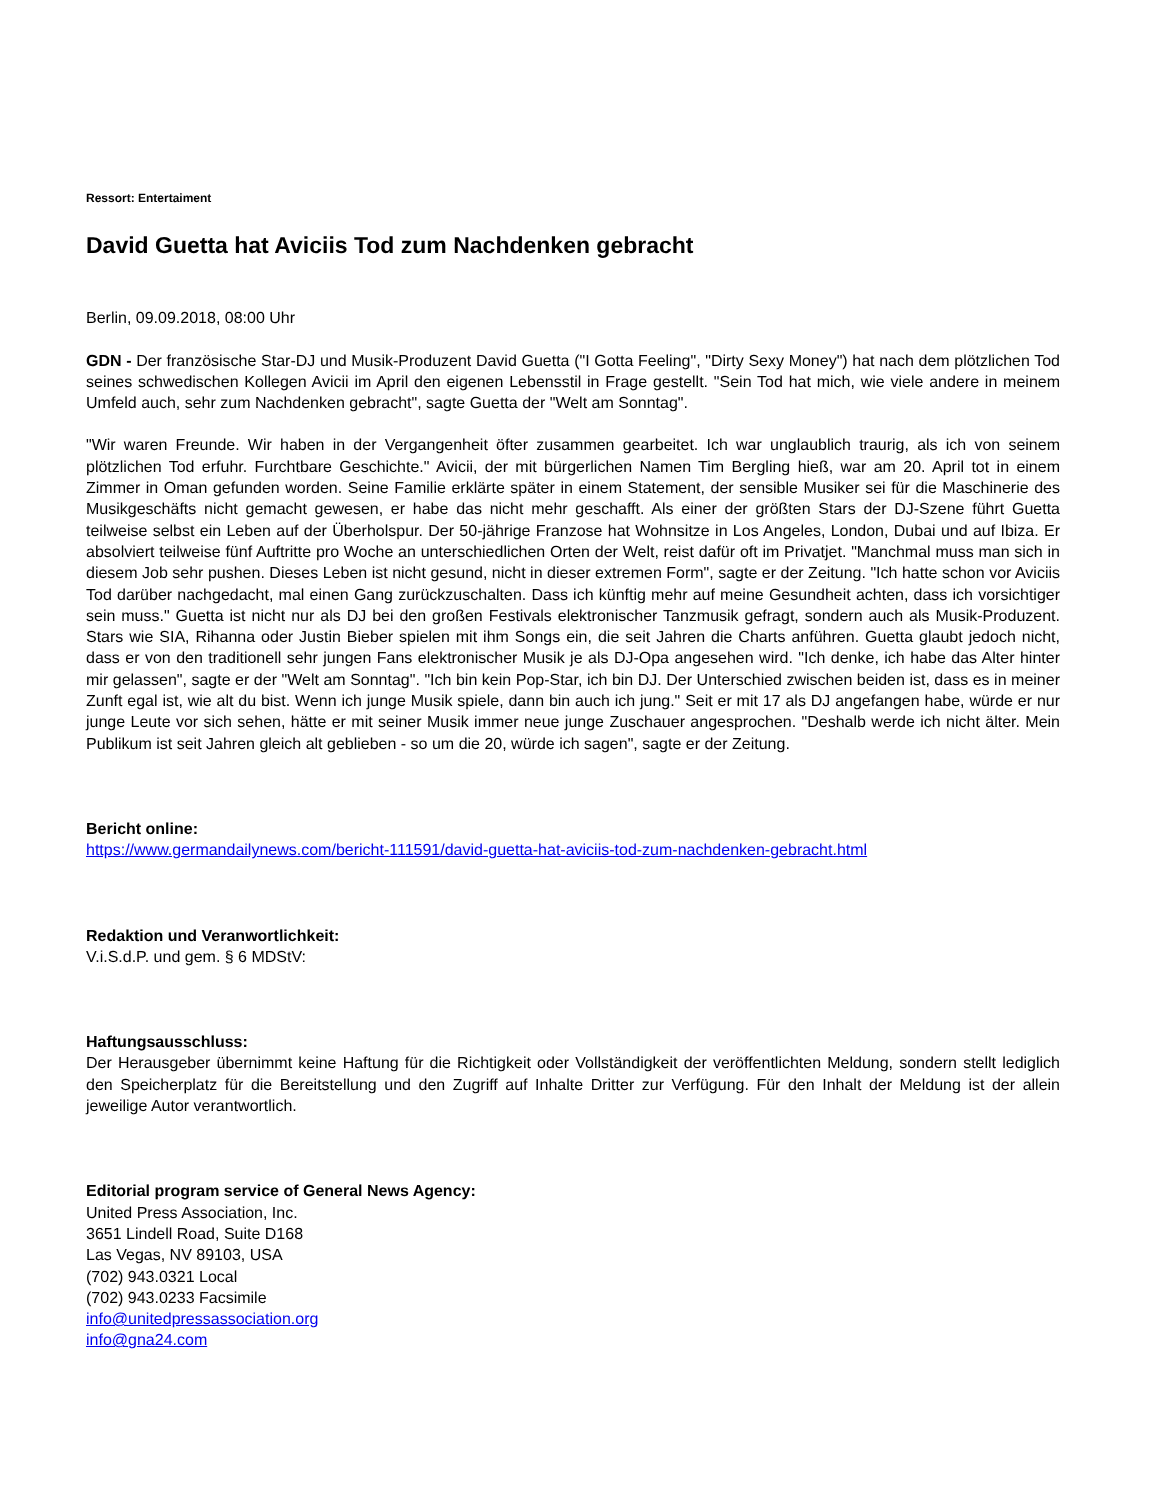Ressort: Entertaiment
David Guetta hat Aviciis Tod zum Nachdenken gebracht
Berlin, 09.09.2018, 08:00 Uhr
GDN - Der französische Star-DJ und Musik-Produzent David Guetta ("I Gotta Feeling", "Dirty Sexy Money") hat nach dem plötzlichen Tod seines schwedischen Kollegen Avicii im April den eigenen Lebensstil in Frage gestellt. "Sein Tod hat mich, wie viele andere in meinem Umfeld auch, sehr zum Nachdenken gebracht", sagte Guetta der "Welt am Sonntag".
"Wir waren Freunde. Wir haben in der Vergangenheit öfter zusammen gearbeitet. Ich war unglaublich traurig, als ich von seinem plötzlichen Tod erfuhr. Furchtbare Geschichte." Avicii, der mit bürgerlichen Namen Tim Bergling hieß, war am 20. April tot in einem Zimmer in Oman gefunden worden. Seine Familie erklärte später in einem Statement, der sensible Musiker sei für die Maschinerie des Musikgeschäfts nicht gemacht gewesen, er habe das nicht mehr geschafft. Als einer der größten Stars der DJ-Szene führt Guetta teilweise selbst ein Leben auf der Überholspur. Der 50-jährige Franzose hat Wohnsitze in Los Angeles, London, Dubai und auf Ibiza. Er absolviert teilweise fünf Auftritte pro Woche an unterschiedlichen Orten der Welt, reist dafür oft im Privatjet. "Manchmal muss man sich in diesem Job sehr pushen. Dieses Leben ist nicht gesund, nicht in dieser extremen Form", sagte er der Zeitung. "Ich hatte schon vor Aviciis Tod darüber nachgedacht, mal einen Gang zurückzuschalten. Dass ich künftig mehr auf meine Gesundheit achten, dass ich vorsichtiger sein muss." Guetta ist nicht nur als DJ bei den großen Festivals elektronischer Tanzmusik gefragt, sondern auch als Musik-Produzent. Stars wie SIA, Rihanna oder Justin Bieber spielen mit ihm Songs ein, die seit Jahren die Charts anführen. Guetta glaubt jedoch nicht, dass er von den traditionell sehr jungen Fans elektronischer Musik je als DJ-Opa angesehen wird. "Ich denke, ich habe das Alter hinter mir gelassen", sagte er der "Welt am Sonntag". "Ich bin kein Pop-Star, ich bin DJ. Der Unterschied zwischen beiden ist, dass es in meiner Zunft egal ist, wie alt du bist. Wenn ich junge Musik spiele, dann bin auch ich jung." Seit er mit 17 als DJ angefangen habe, würde er nur junge Leute vor sich sehen, hätte er mit seiner Musik immer neue junge Zuschauer angesprochen. "Deshalb werde ich nicht älter. Mein Publikum ist seit Jahren gleich alt geblieben - so um die 20, würde ich sagen", sagte er der Zeitung.
Bericht online:
https://www.germandailynews.com/bericht-111591/david-guetta-hat-aviciis-tod-zum-nachdenken-gebracht.html
Redaktion und Veranwortlichkeit:
V.i.S.d.P. und gem. § 6 MDStV:
Haftungsausschluss:
Der Herausgeber übernimmt keine Haftung für die Richtigkeit oder Vollständigkeit der veröffentlichten Meldung, sondern stellt lediglich den Speicherplatz für die Bereitstellung und den Zugriff auf Inhalte Dritter zur Verfügung. Für den Inhalt der Meldung ist der allein jeweilige Autor verantwortlich.
Editorial program service of General News Agency:
United Press Association, Inc.
3651 Lindell Road, Suite D168
Las Vegas, NV 89103, USA
(702) 943.0321 Local
(702) 943.0233 Facsimile
info@unitedpressassociation.org
info@gna24.com